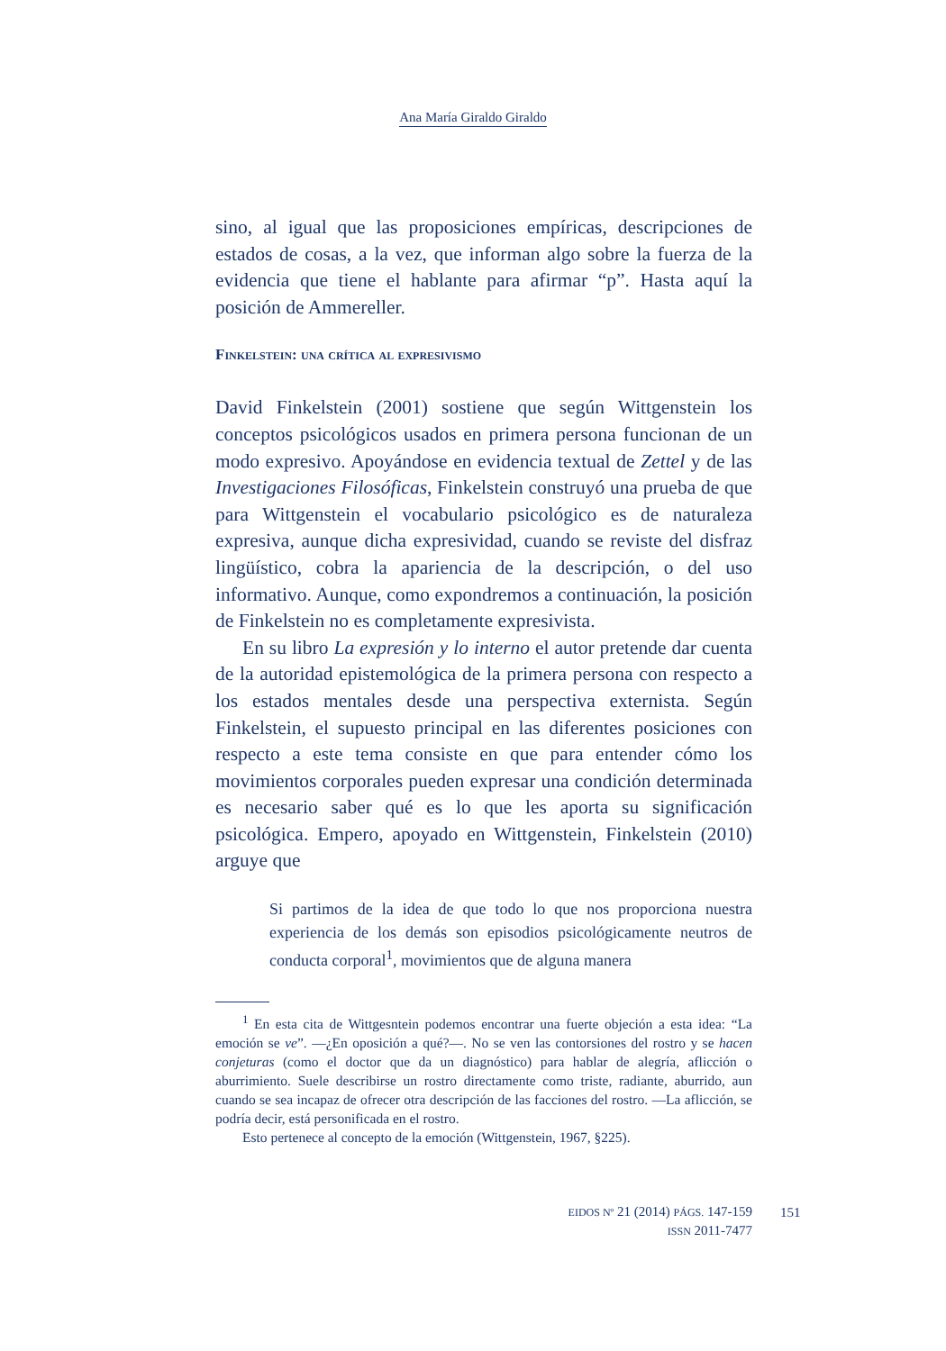Ana María Giraldo Giraldo
sino, al igual que las proposiciones empíricas, descripciones de estados de cosas, a la vez, que informan algo sobre la fuerza de la evidencia que tiene el hablante para afirmar “p”. Hasta aquí la posición de Ammereller.
Finkelstein: una crítica al expresivismo
David Finkelstein (2001) sostiene que según Wittgenstein los conceptos psicológicos usados en primera persona funcionan de un modo expresivo. Apoyándose en evidencia textual de Zettel y de las Investigaciones Filosóficas, Finkelstein construyó una prueba de que para Wittgenstein el vocabulario psicológico es de naturaleza expresiva, aunque dicha expresividad, cuando se reviste del disfraz lingüístico, cobra la apariencia de la descripción, o del uso informativo. Aunque, como expondremos a continuación, la posición de Finkelstein no es completamente expresivista.
En su libro La expresión y lo interno el autor pretende dar cuenta de la autoridad epistemológica de la primera persona con respecto a los estados mentales desde una perspectiva externista. Según Finkelstein, el supuesto principal en las diferentes posiciones con respecto a este tema consiste en que para entender cómo los movimientos corporales pueden expresar una condición determinada es necesario saber qué es lo que les aporta su significación psicológica. Empero, apoyado en Wittgenstein, Finkelstein (2010) arguye que
Si partimos de la idea de que todo lo que nos proporciona nuestra experiencia de los demás son episodios psicológicamente neutros de conducta corporal<sup>1</sup>, movimientos que de alguna manera
<sup>1</sup> En esta cita de Wittgesntein podemos encontrar una fuerte objeción a esta idea: “La emoción se ve”. —¿En oposición a qué?—. No se ven las contorsiones del rostro y se hacen conjeturas (como el doctor que da un diagnóstico) para hablar de alegría, aflicción o aburrimiento. Suele describirse un rostro directamente como triste, radiante, aburrido, aun cuando se sea incapaz de ofrecer otra descripción de las facciones del rostro. —La aflicción, se podría decir, está personificada en el rostro.
Esto pertenece al concepto de la emoción (Wittgenstein, 1967, §225).
EIDOS Nº 21 (2014) PÁGS. 147-159
ISSN 2011-7477
151